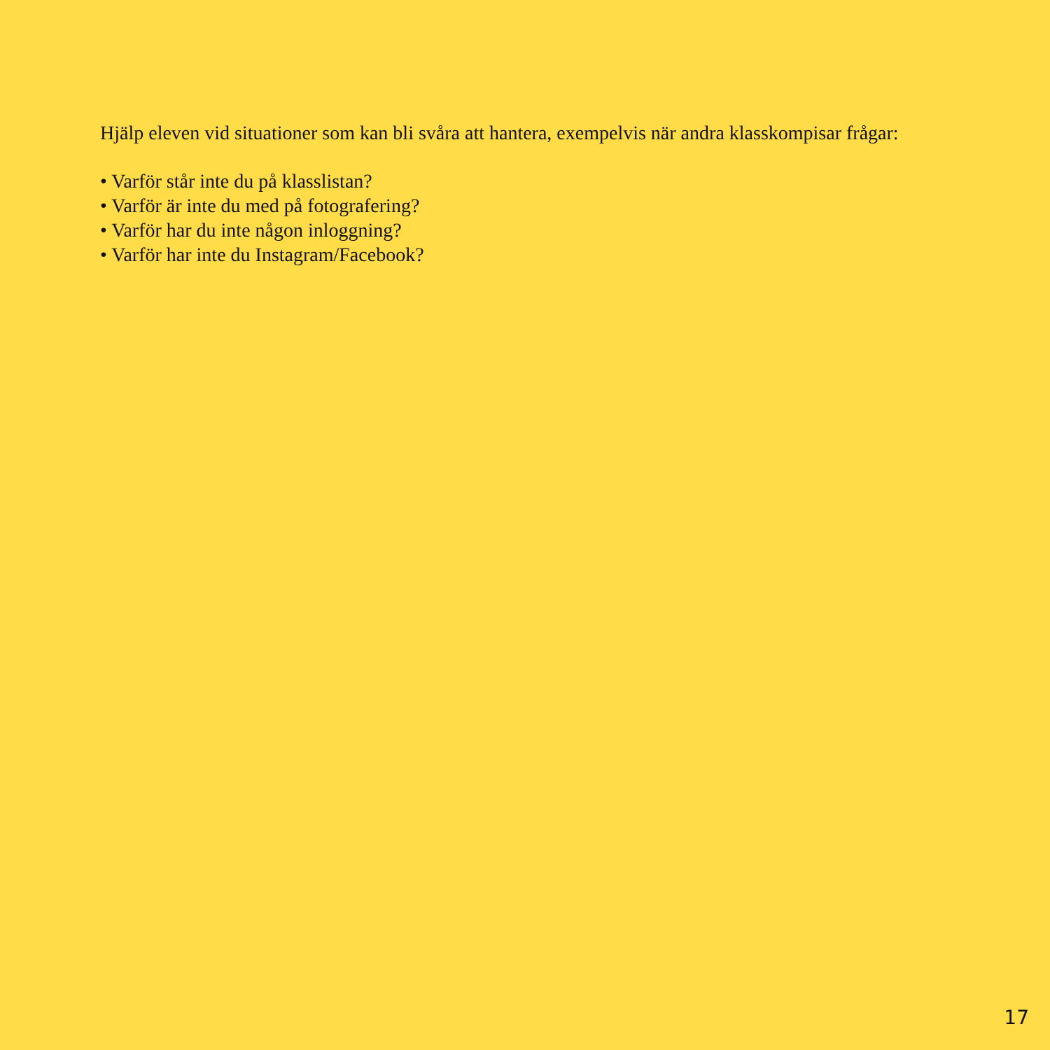Hjälp eleven vid situationer som kan bli svåra att hantera, exempelvis när andra klasskompisar frågar:
• Varför står inte du på klasslistan?
• Varför är inte du med på fotografering?
• Varför har du inte någon inloggning?
• Varför har inte du Instagram/Facebook?
17